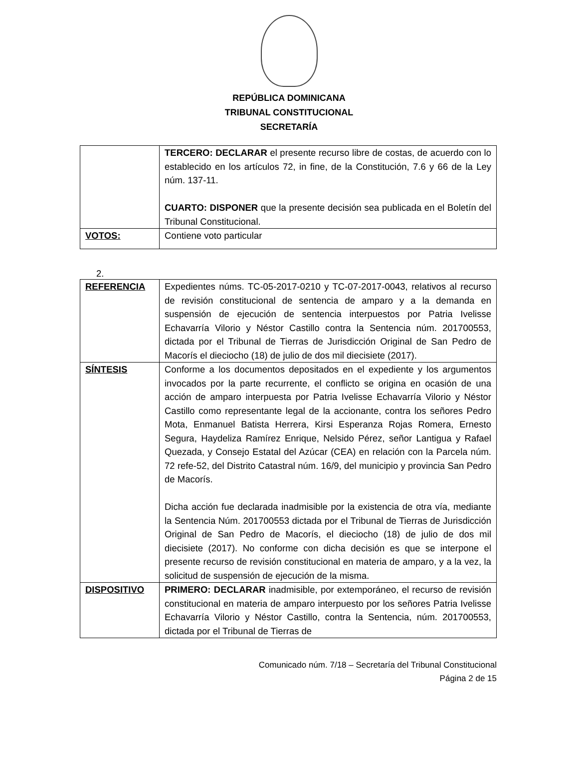REPÚBLICA DOMINICANA
TRIBUNAL CONSTITUCIONAL
SECRETARÍA
| | TERCERO: DECLARAR el presente recurso libre de costas, de acuerdo con lo establecido en los artículos 72, in fine, de la Constitución, 7.6 y 66 de la Ley núm. 137-11. CUARTO: DISPONER que la presente decisión sea publicada en el Boletín del Tribunal Constitucional. |
| VOTOS: | Contiene voto particular |
2.
| REFERENCIA | Expedientes núms. TC-05-2017-0210 y TC-07-2017-0043, relativos al recurso de revisión constitucional de sentencia de amparo y a la demanda en suspensión de ejecución de sentencia interpuestos por Patria Ivelisse Echavarría Vilorio y Néstor Castillo contra la Sentencia núm. 201700553, dictada por el Tribunal de Tierras de Jurisdicción Original de San Pedro de Macorís el dieciocho (18) de julio de dos mil diecisiete (2017). |
| SÍNTESIS | Conforme a los documentos depositados en el expediente y los argumentos invocados por la parte recurrente, el conflicto se origina en ocasión de una acción de amparo interpuesta por Patria Ivelisse Echavarría Vilorio y Néstor Castillo como representante legal de la accionante, contra los señores Pedro Mota, Enmanuel Batista Herrera, Kirsi Esperanza Rojas Romera, Ernesto Segura, Haydeliza Ramírez Enrique, Nelsido Pérez, señor Lantigua y Rafael Quezada, y Consejo Estatal del Azúcar (CEA) en relación con la Parcela núm. 72 refe-52, del Distrito Catastral núm. 16/9, del municipio y provincia San Pedro de Macorís. Dicha acción fue declarada inadmisible por la existencia de otra vía, mediante la Sentencia Núm. 201700553 dictada por el Tribunal de Tierras de Jurisdicción Original de San Pedro de Macorís, el dieciocho (18) de julio de dos mil diecisiete (2017). No conforme con dicha decisión es que se interpone el presente recurso de revisión constitucional en materia de amparo, y a la vez, la solicitud de suspensión de ejecución de la misma. |
| DISPOSITIVO | PRIMERO: DECLARAR inadmisible, por extemporáneo, el recurso de revisión constitucional en materia de amparo interpuesto por los señores Patria Ivelisse Echavarría Vilorio y Néstor Castillo, contra la Sentencia, núm. 201700553, dictada por el Tribunal de Tierras de |
Comunicado núm. 7/18 – Secretaría del Tribunal Constitucional
Página 2 de 15